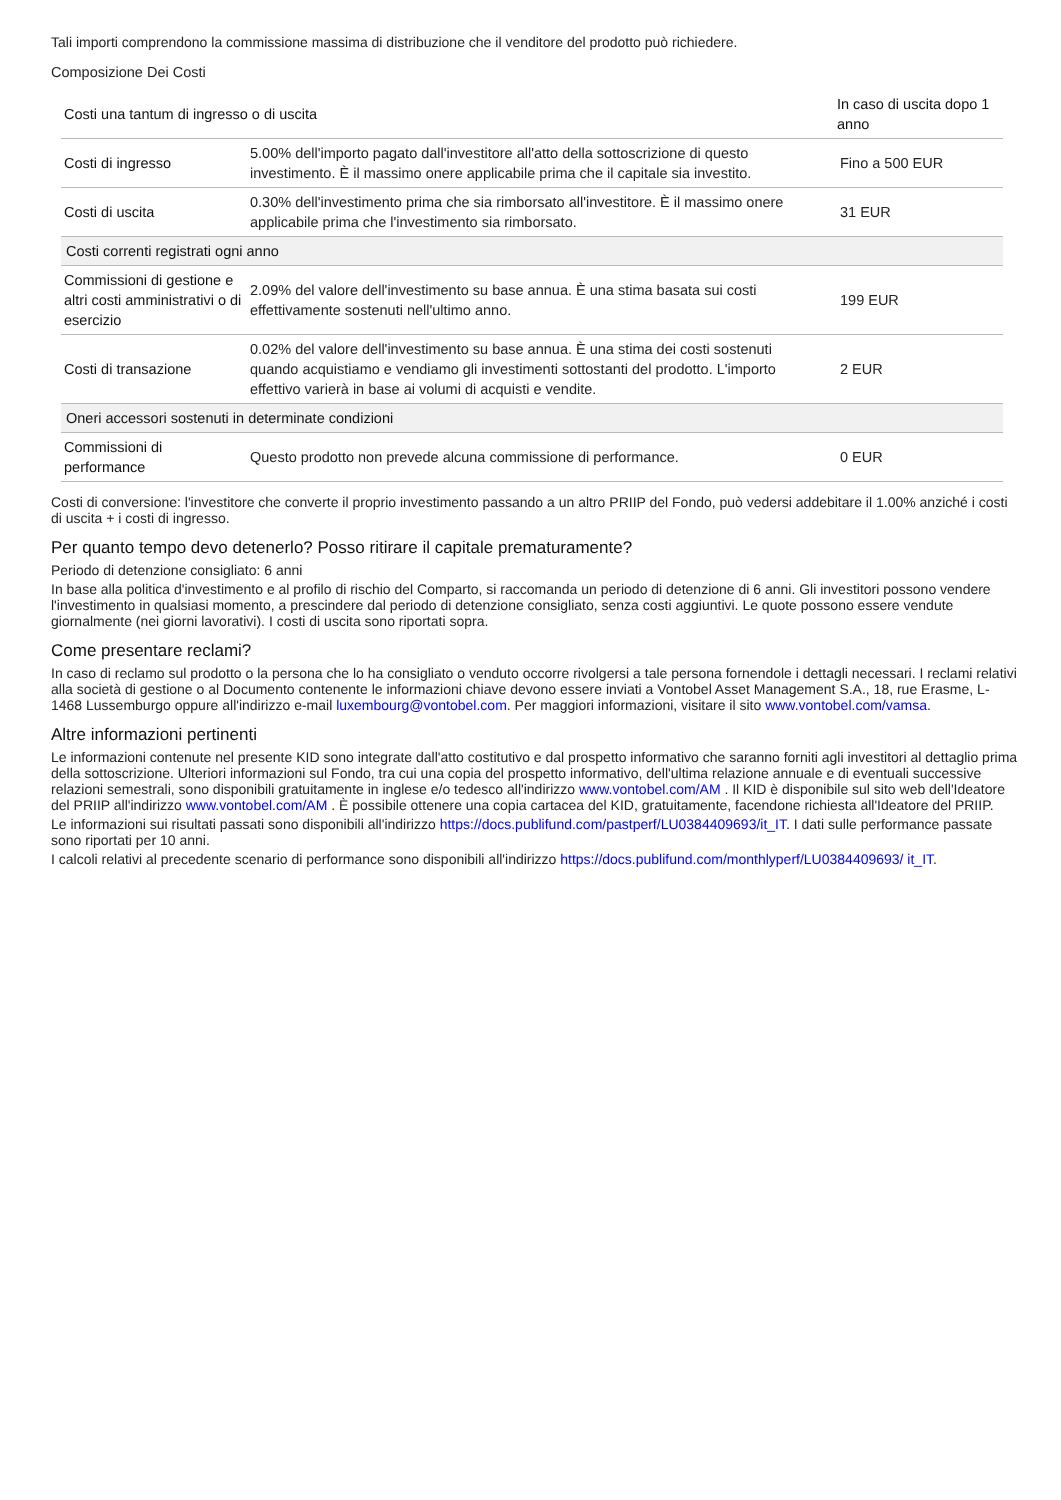Tali importi comprendono la commissione massima di distribuzione che il venditore del prodotto può richiedere.
Composizione Dei Costi
| Costi una tantum di ingresso o di uscita | | In caso di uscita dopo 1 anno |
| --- | --- | --- |
| Costi di ingresso | 5.00% dell'importo pagato dall'investitore all'atto della sottoscrizione di questo investimento. È il massimo onere applicabile prima che il capitale sia investito. | Fino a 500 EUR |
| Costi di uscita | 0.30% dell'investimento prima che sia rimborsato all'investitore. È il massimo onere applicabile prima che l'investimento sia rimborsato. | 31 EUR |
| Costi correnti registrati ogni anno | | |
| Commissioni di gestione e altri costi amministrativi o di esercizio | 2.09% del valore dell'investimento su base annua. È una stima basata sui costi effettivamente sostenuti nell'ultimo anno. | 199 EUR |
| Costi di transazione | 0.02% del valore dell'investimento su base annua. È una stima dei costi sostenuti quando acquistiamo e vendiamo gli investimenti sottostanti del prodotto. L'importo effettivo varierà in base ai volumi di acquisti e vendite. | 2 EUR |
| Oneri accessori sostenuti in determinate condizioni | | |
| Commissioni di performance | Questo prodotto non prevede alcuna commissione di performance. | 0 EUR |
Costi di conversione: l'investitore che converte il proprio investimento passando a un altro PRIIP del Fondo, può vedersi addebitare il 1.00% anziché i costi di uscita + i costi di ingresso.
Per quanto tempo devo detenerlo? Posso ritirare il capitale prematuramente?
Periodo di detenzione consigliato: 6 anni
In base alla politica d'investimento e al profilo di rischio del Comparto, si raccomanda un periodo di detenzione di 6 anni. Gli investitori possono vendere l'investimento in qualsiasi momento, a prescindere dal periodo di detenzione consigliato, senza costi aggiuntivi. Le quote possono essere vendute giornalmente (nei giorni lavorativi). I costi di uscita sono riportati sopra.
Come presentare reclami?
In caso di reclamo sul prodotto o la persona che lo ha consigliato o venduto occorre rivolgersi a tale persona fornendole i dettagli necessari. I reclami relativi alla società di gestione o al Documento contenente le informazioni chiave devono essere inviati a Vontobel Asset Management S.A., 18, rue Erasme, L-1468 Lussemburgo oppure all'indirizzo e-mail luxembourg@vontobel.com. Per maggiori informazioni, visitare il sito www.vontobel.com/vamsa.
Altre informazioni pertinenti
Le informazioni contenute nel presente KID sono integrate dall'atto costitutivo e dal prospetto informativo che saranno forniti agli investitori al dettaglio prima della sottoscrizione. Ulteriori informazioni sul Fondo, tra cui una copia del prospetto informativo, dell'ultima relazione annuale e di eventuali successive relazioni semestrali, sono disponibili gratuitamente in inglese e/o tedesco all'indirizzo www.vontobel.com/AM . Il KID è disponibile sul sito web dell'Ideatore del PRIIP all'indirizzo www.vontobel.com/AM . È possibile ottenere una copia cartacea del KID, gratuitamente, facendone richiesta all'Ideatore del PRIIP.
Le informazioni sui risultati passati sono disponibili all'indirizzo https://docs.publifund.com/pastperf/LU0384409693/it_IT. I dati sulle performance passate sono riportati per 10 anni.
I calcoli relativi al precedente scenario di performance sono disponibili all'indirizzo https://docs.publifund.com/monthlyperf/LU0384409693/ it_IT.